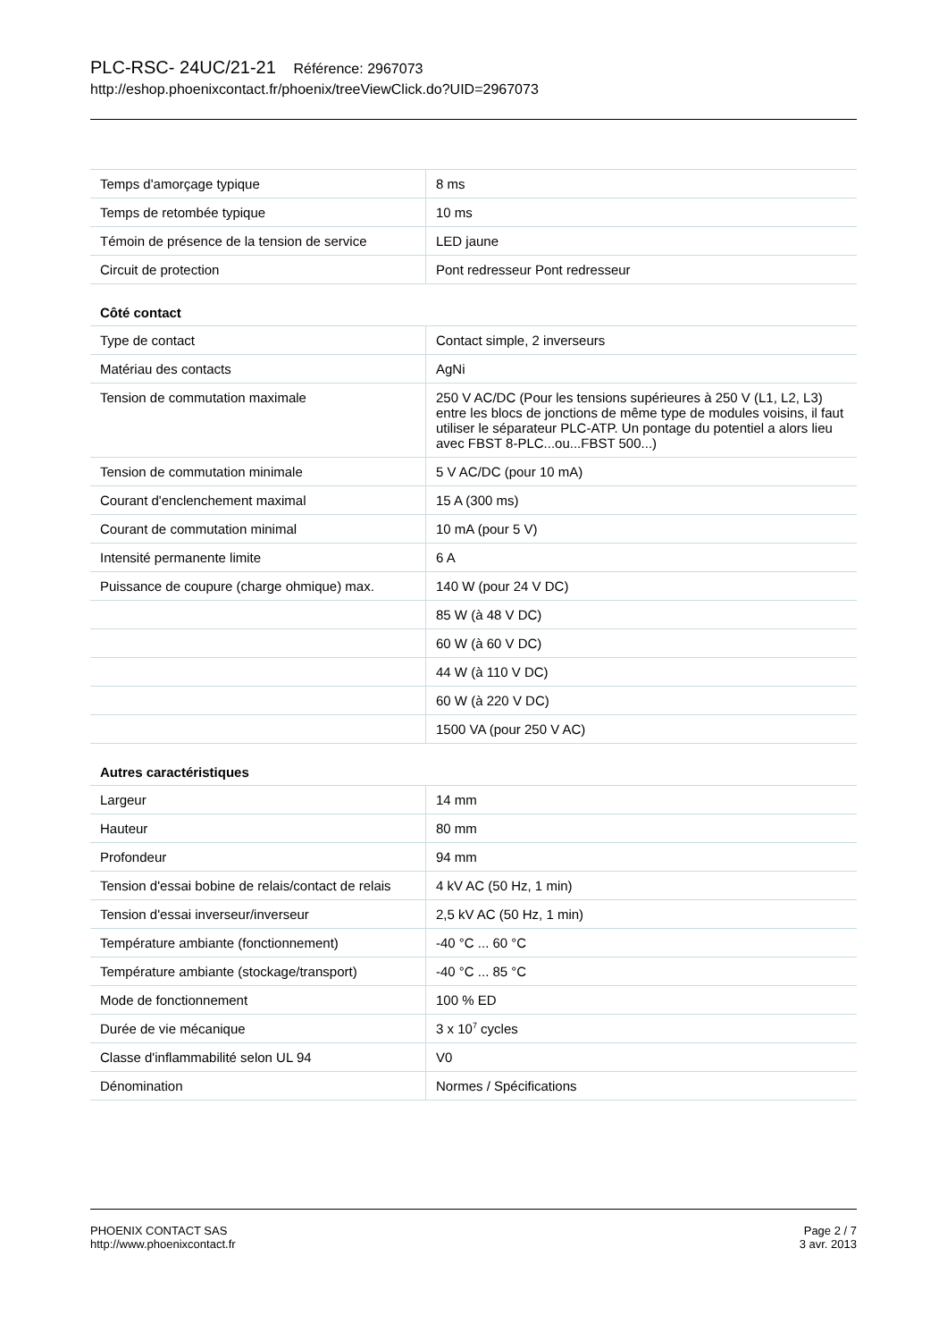PLC-RSC- 24UC/21-21 Référence: 2967073
http://eshop.phoenixcontact.fr/phoenix/treeViewClick.do?UID=2967073
| Temps d'amorçage typique | 8 ms |
| Temps de retombée typique | 10 ms |
| Témoin de présence de la tension de service | LED jaune |
| Circuit de protection | Pont redresseur Pont redresseur |
Côté contact
| Type de contact | Contact simple, 2 inverseurs |
| Matériau des contacts | AgNi |
| Tension de commutation maximale | 250 V AC/DC (Pour les tensions supérieures à 250 V (L1, L2, L3) entre les blocs de jonctions de même type de modules voisins, il faut utiliser le séparateur PLC-ATP. Un pontage du potentiel a alors lieu avec FBST 8-PLC...ou...FBST 500...) |
| Tension de commutation minimale | 5 V AC/DC (pour 10 mA) |
| Courant d'enclenchement maximal | 15 A (300 ms) |
| Courant de commutation minimal | 10 mA (pour 5 V) |
| Intensité permanente limite | 6 A |
| Puissance de coupure (charge ohmique) max. | 140 W (pour 24 V DC) |
| | 85 W (à 48 V DC) |
| | 60 W (à 60 V DC) |
| | 44 W (à 110 V DC) |
| | 60 W (à 220 V DC) |
| | 1500 VA (pour 250 V AC) |
Autres caractéristiques
| Largeur | 14 mm |
| Hauteur | 80 mm |
| Profondeur | 94 mm |
| Tension d'essai bobine de relais/contact de relais | 4 kV AC (50 Hz, 1 min) |
| Tension d'essai inverseur/inverseur | 2,5 kV AC (50 Hz, 1 min) |
| Température ambiante (fonctionnement) | -40 °C ... 60 °C |
| Température ambiante (stockage/transport) | -40 °C ... 85 °C |
| Mode de fonctionnement | 100 % ED |
| Durée de vie mécanique | 3 x 10<sup>7</sup> cycles |
| Classe d'inflammabilité selon UL 94 | V0 |
| Dénomination | Normes / Spécifications |
PHOENIX CONTACT SAS
http://www.phoenixcontact.fr
Page 2 / 7
3 avr. 2013